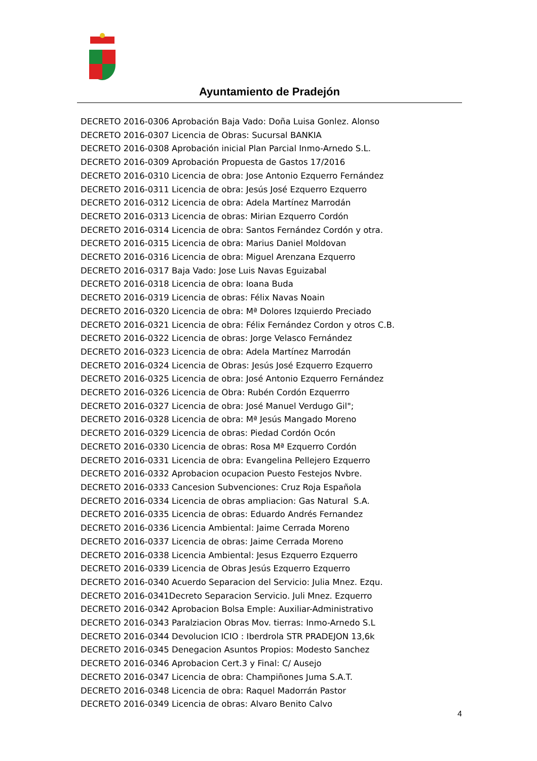Ayuntamiento de Pradejón
DECRETO 2016-0306 Aprobación Baja Vado: Doña Luisa Gonlez. Alonso
DECRETO 2016-0307 Licencia de Obras: Sucursal BANKIA
DECRETO 2016-0308 Aprobación inicial Plan Parcial Inmo-Arnedo S.L.
DECRETO 2016-0309 Aprobación Propuesta de Gastos 17/2016
DECRETO 2016-0310 Licencia de obra: Jose Antonio Ezquerro Fernández
DECRETO 2016-0311 Licencia de obra: Jesús José Ezquerro Ezquerro
DECRETO 2016-0312 Licencia de obra: Adela Martínez Marrodán
DECRETO 2016-0313 Licencia de obras: Mirian Ezquerro Cordón
DECRETO 2016-0314 Licencia de obra: Santos Fernández Cordón y otra.
DECRETO 2016-0315 Licencia de obra: Marius Daniel Moldovan
DECRETO 2016-0316 Licencia de obra: Miguel Arenzana Ezquerro
DECRETO 2016-0317 Baja Vado: Jose Luis Navas Eguizabal
DECRETO 2016-0318 Licencia de obra: Ioana Buda
DECRETO 2016-0319 Licencia de obras: Félix Navas Noain
DECRETO 2016-0320 Licencia de obra: Mª Dolores Izquierdo Preciado
DECRETO 2016-0321 Licencia de obra: Félix Fernández Cordon y otros C.B.
DECRETO 2016-0322 Licencia de obras: Jorge Velasco Fernández
DECRETO 2016-0323 Licencia de obra: Adela Martínez Marrodán
DECRETO 2016-0324 Licencia de Obras: Jesús José Ezquerro Ezquerro
DECRETO 2016-0325 Licencia de obra: José Antonio Ezquerro Fernández
DECRETO 2016-0326 Licencia de Obra: Rubén Cordón Ezquerrro
DECRETO 2016-0327 Licencia de obra: José Manuel Verdugo Gil";
DECRETO 2016-0328 Licencia de obra: Mª Jesús Mangado Moreno
DECRETO 2016-0329 Licencia de obras: Piedad Cordón Ocón
DECRETO 2016-0330 Licencia de obras: Rosa Mª Ezquerro Cordón
DECRETO 2016-0331 Licencia de obra: Evangelina Pellejero Ezquerro
DECRETO 2016-0332 Aprobacion ocupacion Puesto Festejos Nvbre.
DECRETO 2016-0333 Cancesion Subvenciones: Cruz Roja Española
DECRETO 2016-0334 Licencia de obras ampliacion: Gas Natural S.A.
DECRETO 2016-0335 Licencia de obras: Eduardo Andrés Fernandez
DECRETO 2016-0336 Licencia Ambiental: Jaime Cerrada Moreno
DECRETO 2016-0337 Licencia de obras: Jaime Cerrada Moreno
DECRETO 2016-0338 Licencia Ambiental: Jesus Ezquerro Ezquerro
DECRETO 2016-0339 Licencia de Obras Jesús Ezquerro Ezquerro
DECRETO 2016-0340 Acuerdo Separacion del Servicio: Julia Mnez. Ezqu.
DECRETO 2016-0341Decreto Separacion Servicio. Juli Mnez. Ezquerro
DECRETO 2016-0342 Aprobacion Bolsa Emple: Auxiliar-Administrativo
DECRETO 2016-0343 Paralziacion Obras Mov. tierras: Inmo-Arnedo S.L
DECRETO 2016-0344 Devolucion ICIO : Iberdrola STR PRADEJON 13,6k
DECRETO 2016-0345 Denegacion Asuntos Propios: Modesto Sanchez
DECRETO 2016-0346 Aprobacion Cert.3 y Final: C/ Ausejo
DECRETO 2016-0347 Licencia de obra: Champiñones Juma S.A.T.
DECRETO 2016-0348 Licencia de obra: Raquel Madorrán Pastor
DECRETO 2016-0349 Licencia de obras: Alvaro Benito Calvo
4